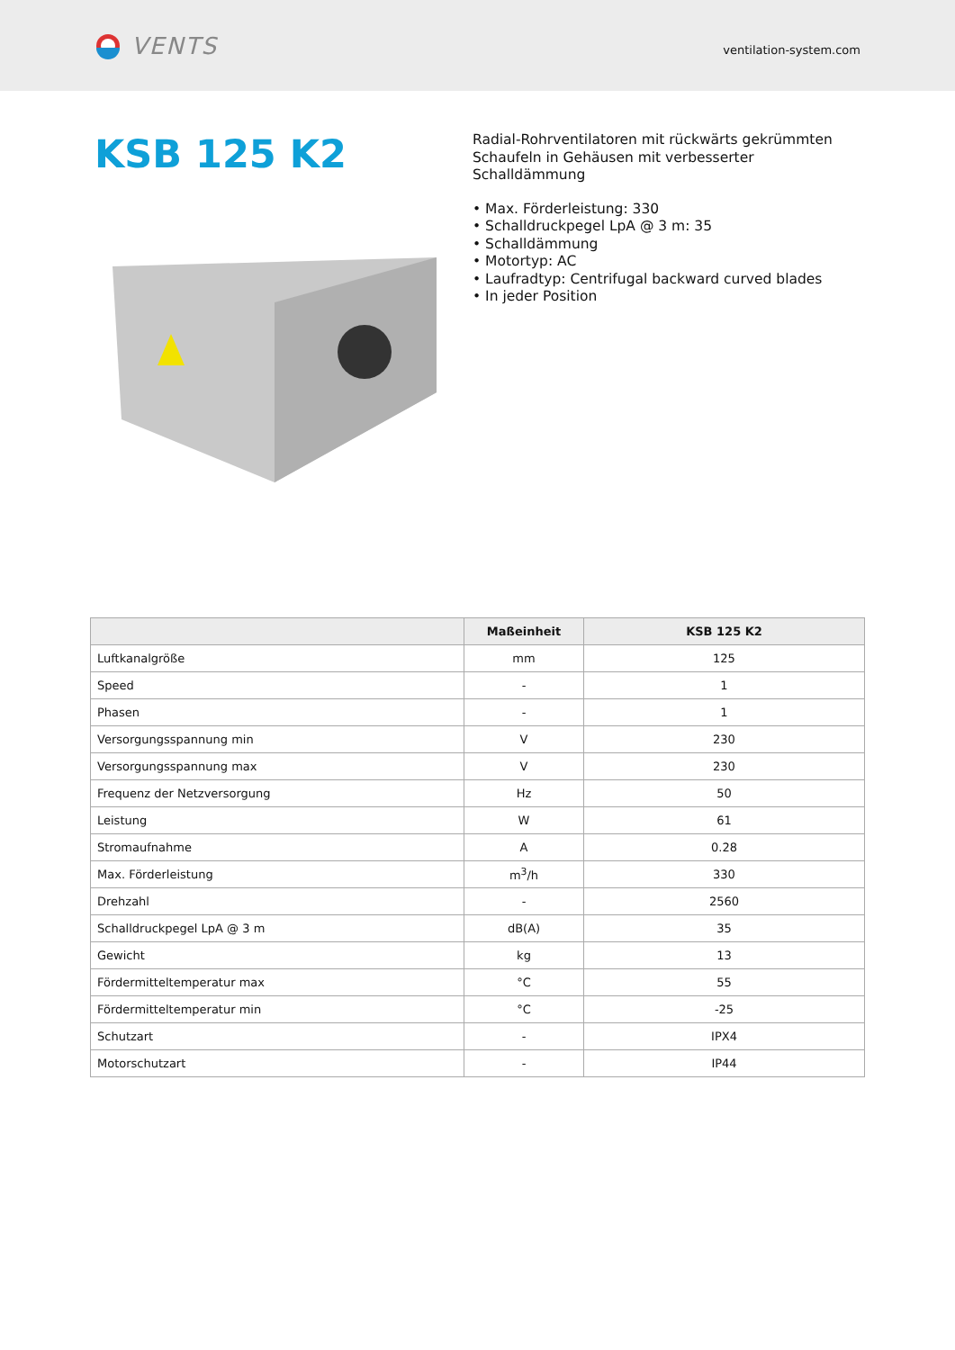VENTS
ventilation-system.com
KSB 125 K2
Radial-Rohrventilatoren mit rückwärts gekrümmten Schaufeln in Gehäusen mit verbesserter Schalldämmung
• Max. Förderleistung: 330
• Schalldruckpegel LpA @ 3 m: 35
• Schalldämmung
• Motortyp: AC
• Laufradtyp: Centrifugal backward curved blades
• In jeder Position
| | Maßeinheit | KSB 125 K2 |
| --- | --- | --- |
| Luftkanalgröße | mm | 125 |
| Speed | - | 1 |
| Phasen | - | 1 |
| Versorgungsspannung min | V | 230 |
| Versorgungsspannung max | V | 230 |
| Frequenz der Netzversorgung | Hz | 50 |
| Leistung | W | 61 |
| Stromaufnahme | A | 0.28 |
| Max. Förderleistung | m<sup>3</sup>/h | 330 |
| Drehzahl | - | 2560 |
| Schalldruckpegel LpA @ 3 m | dB(A) | 35 |
| Gewicht | kg | 13 |
| Fördermitteltemperatur max | °C | 55 |
| Fördermitteltemperatur min | °C | -25 |
| Schutzart | - | IPX4 |
| Motorschutzart | - | IP44 |